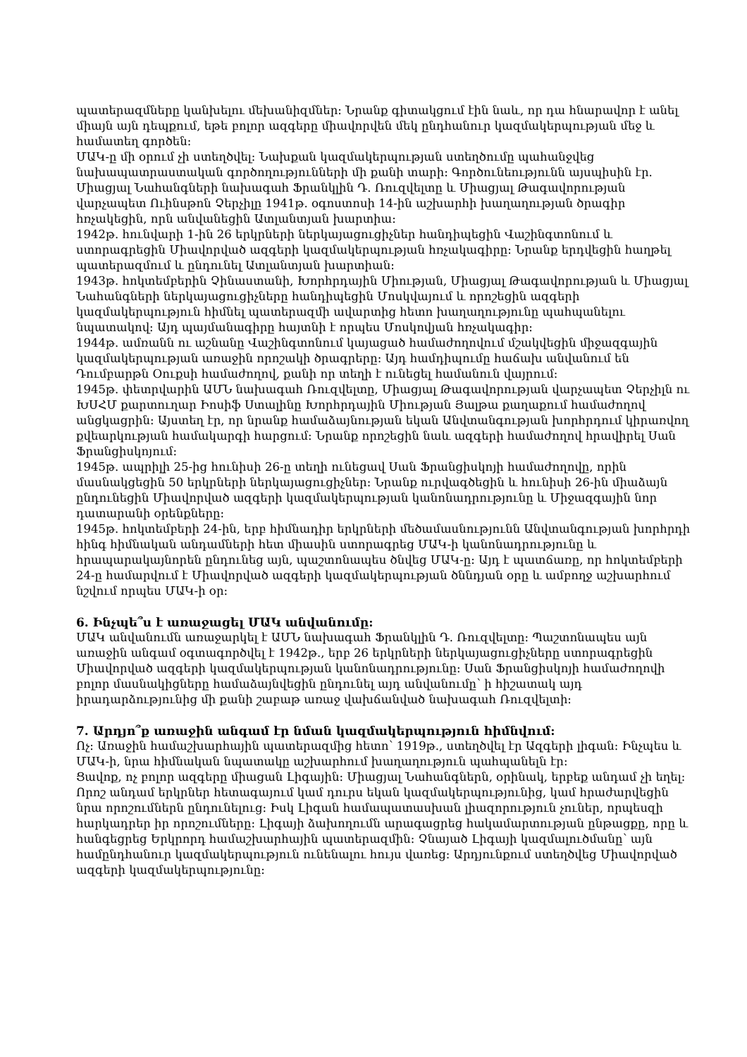պատերազմները կանխելու մեխանիզմներ: Նրանք գիտակցում էին նաև, որ դա հնարավոր է անել միայն այն դեպքում, եթե բոլոր ազգերը միավորվեն մեկ ընդհանուր կազմակերպության մեջ և համատեղ գործեն:
ՄԱԿ-ը մի օրում չի ստեղծվել: Նախքան կազմակերպության ստեղծումը պահանջվեց նախապատրաստական գործողությունների մի քանի տարի: Գործունեությունն այսպիսին էր. Միացյալ Նահանգների նախագահ Ֆրանկլին Դ. Ռուզվելտը և Միացյալ Թագավորության վարչապետ Ուինսթոն Չերչիլը 1941թ. օգոստոսի 14-ին աշխարհի խաղաղության ծրագիր հռչակեցին, որն անվանեցին Ատլանտյան խարտիա:
1942թ. հունվարի 1-ին 26 երկրների ներկայացուցիչներ հանդիպեցին Վաշինգտոնում և ստորագրեցին Միավորված ազգերի կազմակերպության հռչակագիրը: Նրանք երդվեցին հաղթել պատերազմում և ընդունել Ատլանտյան խարտիան:
1943թ. հոկտեմբերին Չինաստանի, Խորհրդային Միության, Միացյալ Թագավորության և Միացյալ Նահանգների ներկայացուցիչները հանդիպեցին Մոսկվայում և որոշեցին ազգերի կազմակերպություն հիմնել պատերազմի ավարտից հետո խաղաղությունը պահպանելու նպատակով: Այդ պայմանագիրը հայտնի է որպես Մոսկովյան հռչակագիր:
1944թ. ամռանն ու աշնանը Վաշինգտոնում կայացած համաժողովում մշակվեցին միջազգային կազմակերպության առաջին որոշակի ծրագրերը: Այդ համդիպումը հաճախ անվանում են Դումբարթն Օուքսի համաժողով, քանի որ տեղի է ունեցել համանուն վայրում:
1945թ. փետրվարին ԱՄՆ նախագահ Ռուզվելտը, Միացյալ Թագավորության վարչապետ Չերչիլն ու ԽՍՀՄ քարտուղար Իոսիֆ Ստալինը Խորհրդային Միության Յալթա քաղաքում համաժողով անցկացրին: Այստեղ էր, որ նրանք համաձայնության եկան Անվտանգության խորհրդում կիրառվող քվեարկության համակարգի հարցում: Նրանք որոշեցին նաև ազգերի համաժողով հրավիրել Սան Ֆրանցիսկոյում:
1945թ. ապրիլի 25-ից հունիսի 26-ը տեղի ունեցավ Սան Ֆրանցիսկոյի համաժողովը, որին մասնակցեցին 50 երկրների ներկայացուցիչներ: Նրանք ուրվագծեցին և հունիսի 26-ին միաձայն ընդունեցին Միավորված ազգերի կազմակերպության կանոնադրությունը և Միջազգային նոր դատարանի օրենքները:
1945թ. հոկտեմբերի 24-ին, երբ հիմնադիր երկրների մեծամասնությունն Անվտանգության խորհրդի հինգ հիմնական անդամների հետ միասին ստորագրեց ՄԱԿ-ի կանոնադրությունը և հրապարակայնորեն ընդունեց այն, պաշտոնապես ծնվեց ՄԱԿ-ը: Այդ է պատճառը, որ հոկտեմբերի 24-ը համարվում է Միավորված ազգերի կազմակերպության ծննդյան օրը և ամբողջ աշխարհում նշվում որպես ՄԱԿ-ի օր:
6. Ինչպե՞ս է առաջացել ՄԱԿ անվանումը:
ՄԱԿ անվանումն առաջարկել է ԱՄՆ նախագահ Ֆրանկլին Դ. Ռուզվելտը: Պաշտոնապես այն առաջին անգամ օգտագործվել է 1942թ., երբ 26 երկրների ներկայացուցիչները ստորագրեցին Միավորված ազգերի կազմակերպության կանոնադրությունը: Սան Ֆրանցիսկոյի համաժողովի բոլոր մասնակիցները համաձայնվեցին ընդունել այդ անվանումը՝ ի հիշատակ այդ իրադարձությունից մի քանի շաբաթ առաջ վախճանված նախագահ Ռուզվելտի:
7. Արդյո՞ք առաջին անգամ էր նման կազմակերպություն հիմնվում:
Ոչ: Առաջին համաշխարհային պատերազմից հետո՝ 1919թ., ստեղծվել էր Ազգերի լիգան: Ինչպես և ՄԱԿ-ի, նրա հիմնական նպատակը աշխարհում խաղաղություն պահպանելն էր:
Ցավոք, ոչ բոլոր ազգերը միացան Լիգային: Միացյալ Նահանգներն, օրինակ, երբեք անդամ չի եղել: Որոշ անդամ երկրներ հետագայում կամ դուրս եկան կազմակերպությունից, կամ հրաժարվեցին նրա որոշումներն ընդունելուց: Իսկ Լիգան համապատասխան լիազորություն չուներ, որպեսզի հարկադրեր իր որոշումները: Լիգայի ձախողումն արագացրեց հակամարտության ընթացքը, որը և հանգեցրեց Երկրորդ համաշխարհային պատերազմին: Չնայած Լիգայի կազմալուծմանը՝ այն համընդհանուր կազմակերպություն ունենալու հույս վառեց: Արդյունքում ստեղծվեց Միավորված ազգերի կազմակերպությունը: